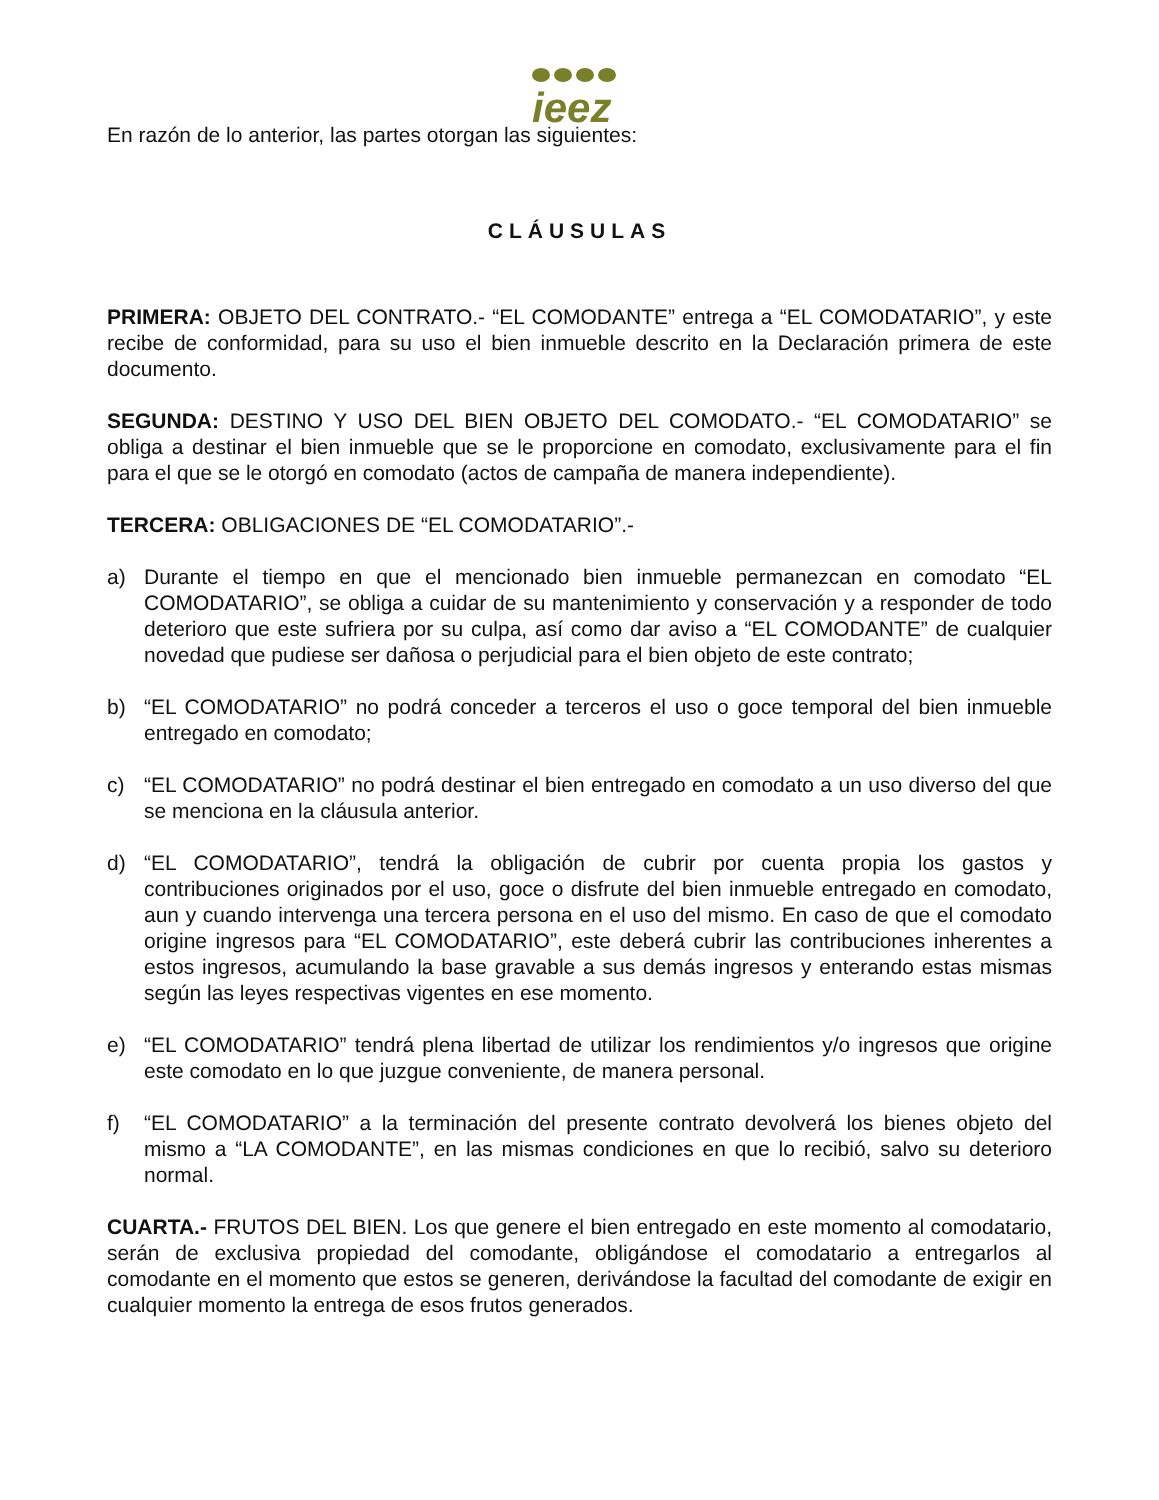ieez
En razón de lo anterior, las partes otorgan las siguientes:
CLÁUSULAS
PRIMERA: OBJETO DEL CONTRATO.- “EL COMODANTE” entrega a “EL COMODATARIO”, y este recibe de conformidad, para su uso el bien inmueble descrito en la Declaración primera de este documento.
SEGUNDA: DESTINO Y USO DEL BIEN OBJETO DEL COMODATO.- “EL COMODATARIO” se obliga a destinar el bien inmueble que se le proporcione en comodato, exclusivamente para el fin para el que se le otorgó en comodato (actos de campaña de manera independiente).
TERCERA: OBLIGACIONES DE “EL COMODATARIO”.-
a) Durante el tiempo en que el mencionado bien inmueble permanezcan en comodato “EL COMODATARIO”, se obliga a cuidar de su mantenimiento y conservación y a responder de todo deterioro que este sufriera por su culpa, así como dar aviso a “EL COMODANTE” de cualquier novedad que pudiese ser dañosa o perjudicial para el bien objeto de este contrato;
b) “EL COMODATARIO” no podrá conceder a terceros el uso o goce temporal del bien inmueble entregado en comodato;
c) “EL COMODATARIO” no podrá destinar el bien entregado en comodato a un uso diverso del que se menciona en la cláusula anterior.
d) “EL COMODATARIO”, tendrá la obligación de cubrir por cuenta propia los gastos y contribuciones originados por el uso, goce o disfrute del bien inmueble entregado en comodato, aun y cuando intervenga una tercera persona en el uso del mismo. En caso de que el comodato origine ingresos para “EL COMODATARIO”, este deberá cubrir las contribuciones inherentes a estos ingresos, acumulando la base gravable a sus demás ingresos y enterando estas mismas según las leyes respectivas vigentes en ese momento.
e) “EL COMODATARIO” tendrá plena libertad de utilizar los rendimientos y/o ingresos que origine este comodato en lo que juzgue conveniente, de manera personal.
f) “EL COMODATARIO” a la terminación del presente contrato devolverá los bienes objeto del mismo a “LA COMODANTE”, en las mismas condiciones en que lo recibió, salvo su deterioro normal.
CUARTA.- FRUTOS DEL BIEN. Los que genere el bien entregado en este momento al comodatario, serán de exclusiva propiedad del comodante, obligándose el comodatario a entregarlos al comodante en el momento que estos se generen, derivándose la facultad del comodante de exigir en cualquier momento la entrega de esos frutos generados.